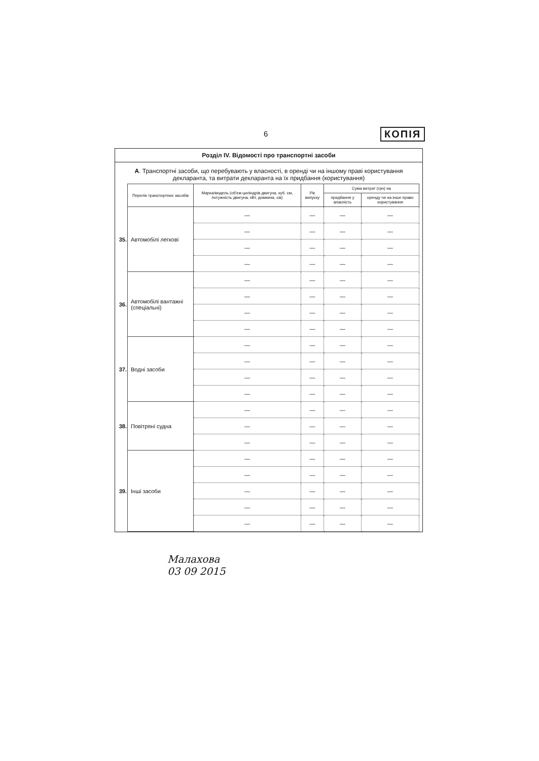6 КОПІЯ
Розділ IV. Відомості про транспортні засоби
А. Транспортні засоби, що перебувають у власності, в оренді чи на іншому праві користування декларанта, та витрати декларанта на їх придбання (користування)
| | Перелік транспортних засобів | Марка/модель (об'єм циліндрів двигуна, куб. см, потужність двигуна, кВт, довжина, см) | Рік випуску | Сума витрат (грн) на | |
| | | | | придбання у власність | оренду чи на інше право користування |
| 35. | Автомобілі легкові | — | — | — | — |
| | | — | — | — | — |
| | | — | — | — | — |
| | | — | — | — | — |
| 36. | Автомобілі вантажні (спеціальні) | — | — | — | — |
| | | — | — | — | — |
| | | — | — | — | — |
| | | — | — | — | — |
| 37. | Водні засоби | — | — | — | — |
| | | — | — | — | — |
| | | — | — | — | — |
| | | — | — | — | — |
| 38. | Повітряні судна | — | — | — | — |
| | | — | — | — | — |
| | | — | — | — | — |
| 39. | Інші засоби | — | — | — | — |
| | | — | — | — | — |
| | | — | — | — | — |
| | | — | — | — | — |
| | | — | — | — | — |
Малахова
03 09 2015